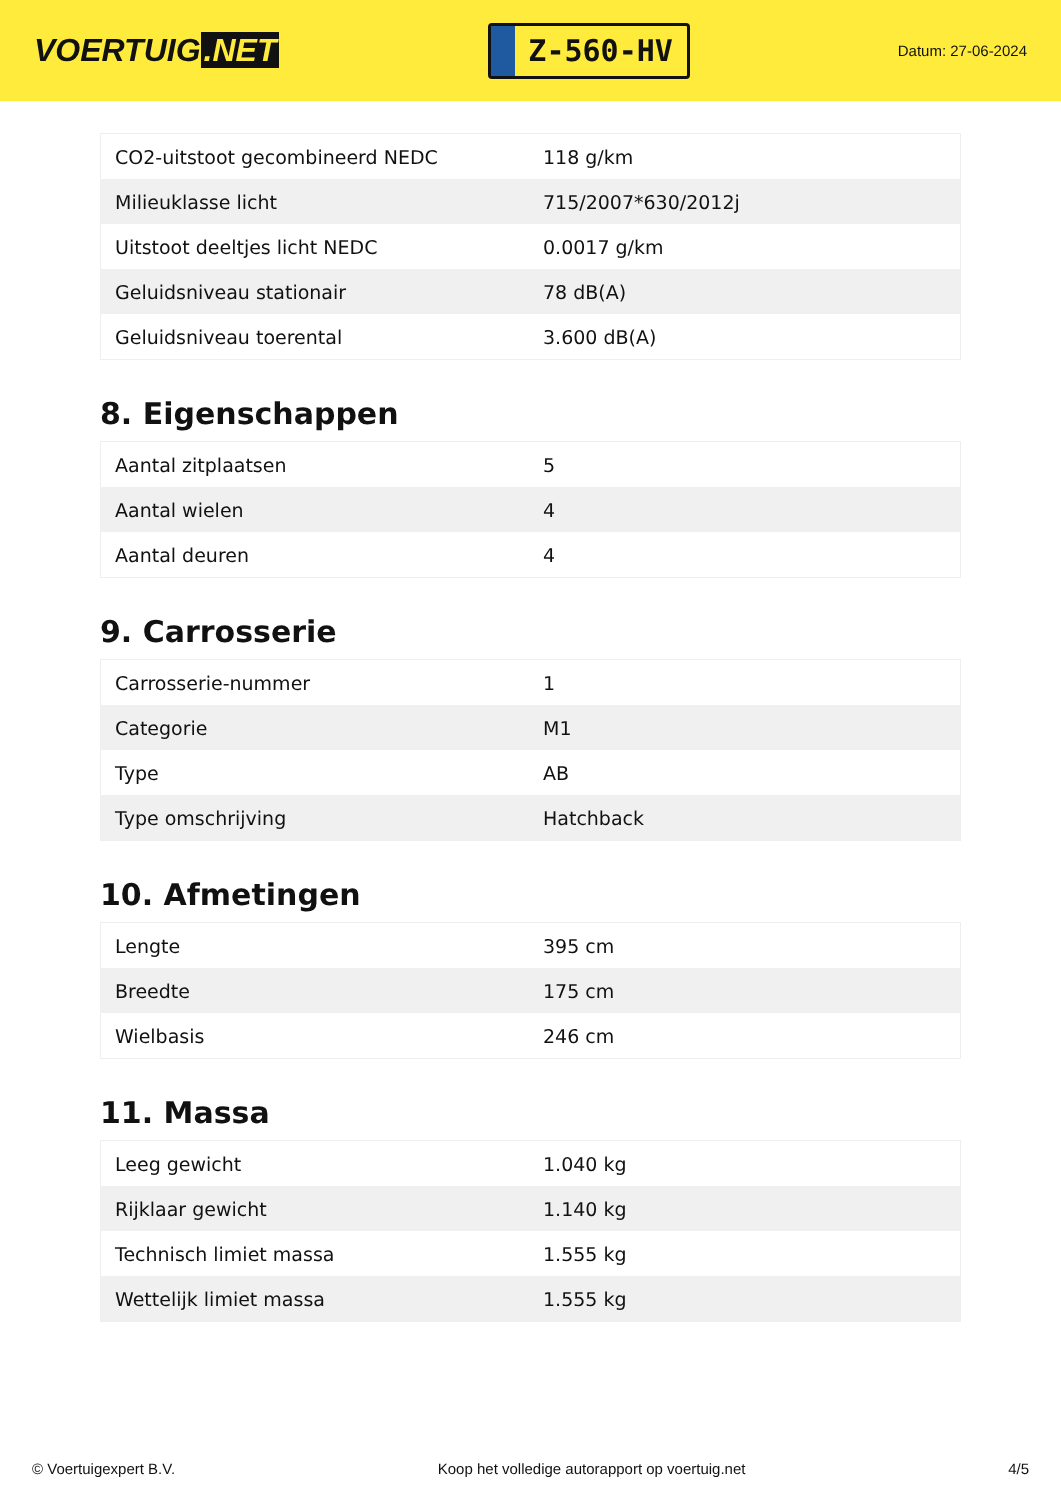VOERTUIG.NET
Z-560-HV
Datum: 27-06-2024
| CO2-uitstoot gecombineerd NEDC | 118 g/km |
| Milieuklasse licht | 715/2007*630/2012j |
| Uitstoot deeltjes licht NEDC | 0.0017 g/km |
| Geluidsniveau stationair | 78 dB(A) |
| Geluidsniveau toerental | 3.600 dB(A) |
8. Eigenschappen
| Aantal zitplaatsen | 5 |
| Aantal wielen | 4 |
| Aantal deuren | 4 |
9. Carrosserie
| Carrosserie-nummer | 1 |
| Categorie | M1 |
| Type | AB |
| Type omschrijving | Hatchback |
10. Afmetingen
| Lengte | 395 cm |
| Breedte | 175 cm |
| Wielbasis | 246 cm |
11. Massa
| Leeg gewicht | 1.040 kg |
| Rijklaar gewicht | 1.140 kg |
| Technisch limiet massa | 1.555 kg |
| Wettelijk limiet massa | 1.555 kg |
© Voertuigexpert B.V. Koop het volledige autorapport op voertuig.net 4/5